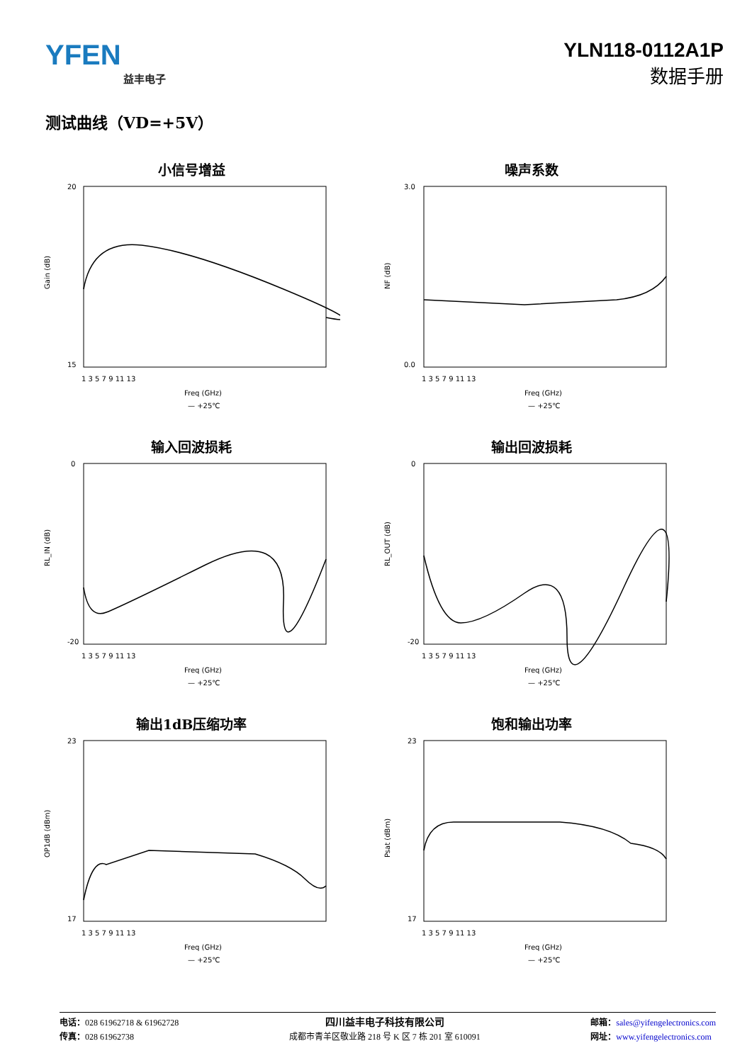YFEN
益丰电子
YLN118-0112A1P
数据手册
测试曲线（VD=+5V）
小信号增益
Gain (dB)
20
15
1 3 5 7 9 11 13
Freq (GHz)
— +25℃
噪声系数
NF (dB)
3.0
0.0
1 3 5 7 9 11 13
Freq (GHz)
— +25℃
输入回波损耗
RL_IN (dB)
0
-20
1 3 5 7 9 11 13
Freq (GHz)
— +25℃
输出回波损耗
RL_OUT (dB)
0
-20
1 3 5 7 9 11 13
Freq (GHz)
— +25℃
输出1dB压缩功率
OP1dB (dBm)
23
17
1 3 5 7 9 11 13
Freq (GHz)
— +25℃
饱和输出功率
Psat (dBm)
23
17
1 3 5 7 9 11 13
Freq (GHz)
— +25℃
电话：028 61962718 & 61962728
传真：028 61962738
四川益丰电子科技有限公司
成都市青羊区敬业路 218 号 K 区 7 栋 201 室 610091
邮箱：sales@yifengelectronics.com
网址：www.yifengelectronics.com